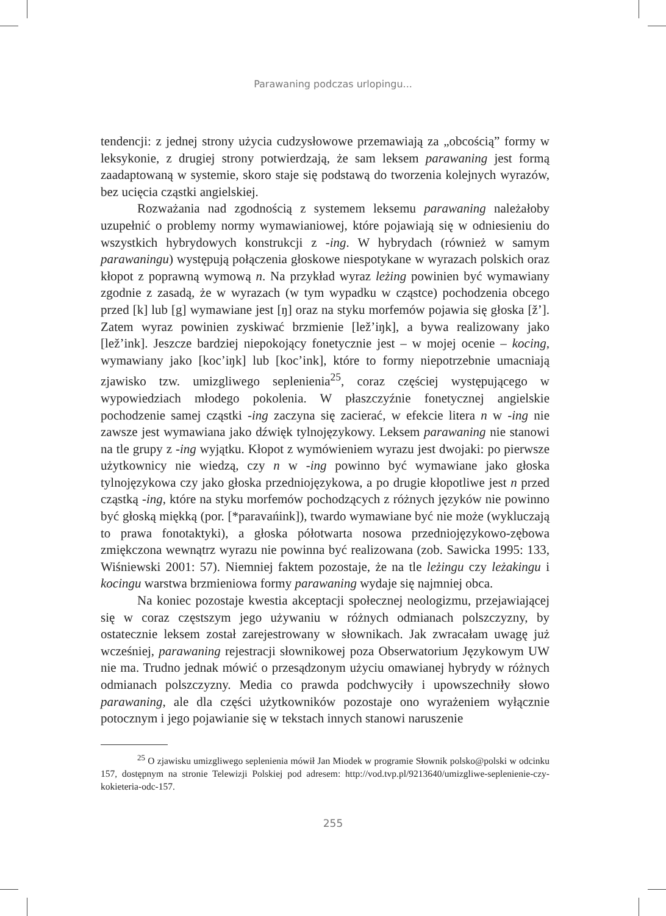Parawaning podczas urlopingu...
tendencji: z jednej strony użycia cudzysłowowe przemawiają za „obcością” formy w leksykonie, z drugiej strony potwierdzają, że sam leksem parawaning jest formą zaadaptowaną w systemie, skoro staje się podstawą do tworzenia kolejnych wyrazów, bez ucięcia cząstki angielskiej.
Rozważania nad zgodnością z systemem leksemu parawaning należałoby uzupełnić o problemy normy wymawianiowej, które pojawiają się w odniesieniu do wszystkich hybrydowych konstrukcji z -ing. W hybrydach (również w samym parawaningu) występują połączenia głoskowe niespotykane w wyrazach polskich oraz kłopot z poprawną wymową n. Na przykład wyraz leżing powinien być wymawiany zgodnie z zasadą, że w wyrazach (w tym wypadku w cząstce) pochodzenia obcego przed [k] lub [g] wymawiane jest [ŋ] oraz na styku morfemów pojawia się głoska [ž’]. Zatem wyraz powinien zyskiwać brzmienie [lež’iŋk], a bywa realizowany jako [lež’ink]. Jeszcze bardziej niepokojący fonetycznie jest – w mojej ocenie – kocing, wymawiany jako [koc’iŋk] lub [koc’ink], które to formy niepotrzebnie umacniają zjawisko tzw. umizgliwego seplenienia<sup>25</sup>, coraz częściej występującego w wypowiedziach młodego pokolenia. W płaszczyźnie fonetycznej angielskie pochodzenie samej cząstki -ing zaczyna się zacierać, w efekcie litera n w -ing nie zawsze jest wymawiana jako dźwięk tylnojęzykowy. Leksem parawaning nie stanowi na tle grupy z -ing wyjątku. Kłopot z wymówieniem wyrazu jest dwojaki: po pierwsze użytkownicy nie wiedzą, czy n w -ing powinno być wymawiane jako głoska tylnojęzykowa czy jako głoska przedniojęzykowa, a po drugie kłopotliwe jest n przed cząstką -ing, które na styku morfemów pochodzących z różnych języków nie powinno być głoską miękką (por. [*paravańink]), twardo wymawiane być nie może (wykluczają to prawa fonotaktyki), a głoska półotwarta nosowa przedniojęzykowo-zębowa zmiękczona wewnątrz wyrazu nie powinna być realizowana (zob. Sawicka 1995: 133, Wiśniewski 2001: 57). Niemniej faktem pozostaje, że na tle leżingu czy leżakingu i kocingu warstwa brzmieniowa formy parawaning wydaje się najmniej obca.
Na koniec pozostaje kwestia akceptacji społecznej neologizmu, przejawiającej się w coraz częstszym jego używaniu w różnych odmianach polszczyzny, by ostatecznie leksem został zarejestrowany w słownikach. Jak zwracałam uwagę już wcześniej, parawaning rejestracji słownikowej poza Obserwatorium Językowym UW nie ma. Trudno jednak mówić o przesądzonym użyciu omawianej hybrydy w różnych odmianach polszczyzny. Media co prawda podchwyciły i upowszechniły słowo parawaning, ale dla części użytkowników pozostaje ono wyrażeniem wyłącznie potocznym i jego pojawianie się w tekstach innych stanowi naruszenie
<sup>25</sup> O zjawisku umizgliwego seplenienia mówił Jan Miodek w programie Słownik polsko@polski w odcinku 157, dostępnym na stronie Telewizji Polskiej pod adresem: http://vod.tvp.pl/9213640/umizgliwe-seplenienie-czy-kokieteria-odc-157.
255